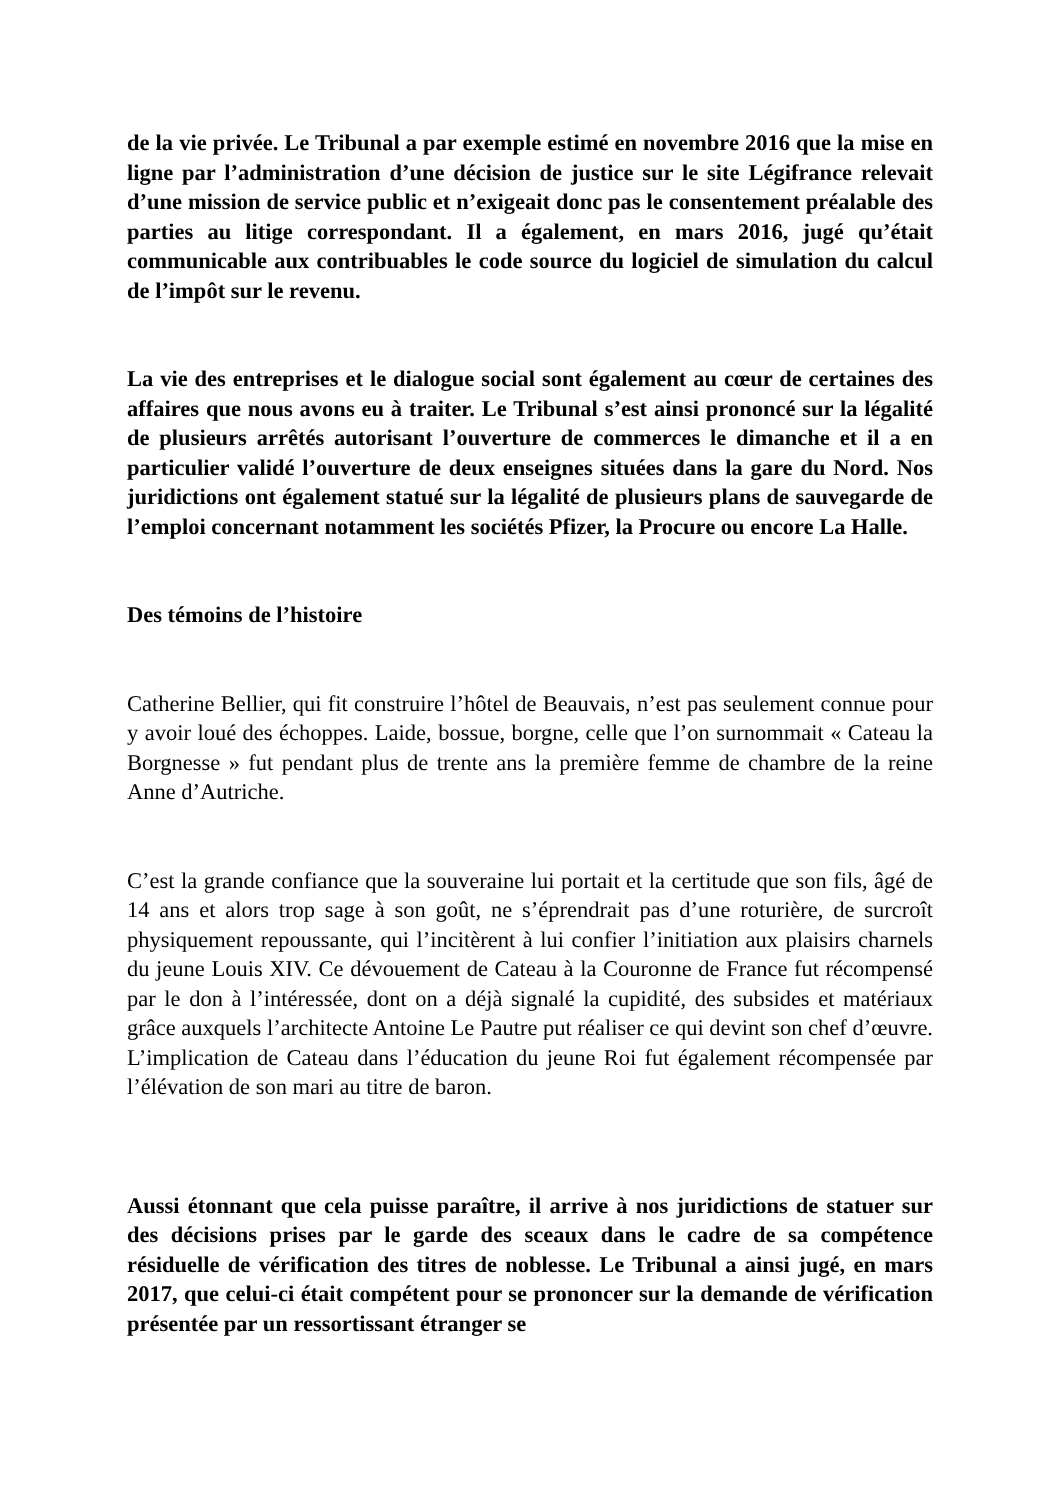de la vie privée. Le Tribunal a par exemple estimé en novembre 2016 que la mise en ligne par l’administration d’une décision de justice sur le site Légifrance relevait d’une mission de service public et n’exigeait donc pas le consentement préalable des parties au litige correspondant. Il a également, en mars 2016, jugé qu’était communicable aux contribuables le code source du logiciel de simulation du calcul de l’impôt sur le revenu.
La vie des entreprises et le dialogue social sont également au cœur de certaines des affaires que nous avons eu à traiter. Le Tribunal s’est ainsi prononcé sur la légalité de plusieurs arrêtés autorisant l’ouverture de commerces le dimanche et il a en particulier validé l’ouverture de deux enseignes situées dans la gare du Nord. Nos juridictions ont également statué sur la légalité de plusieurs plans de sauvegarde de l’emploi concernant notamment les sociétés Pfizer, la Procure ou encore La Halle.
Des témoins de l’histoire
Catherine Bellier, qui fit construire l’hôtel de Beauvais, n’est pas seulement connue pour y avoir loué des échoppes. Laide, bossue, borgne, celle que l’on surnommait « Cateau la Borgnesse » fut pendant plus de trente ans la première femme de chambre de la reine Anne d’Autriche.
C’est la grande confiance que la souveraine lui portait et la certitude que son fils, âgé de 14 ans et alors trop sage à son goût, ne s’éprendrait pas d’une roturière, de surcroît physiquement repoussante, qui l’incitèrent à lui confier l’initiation aux plaisirs charnels du jeune Louis XIV. Ce dévouement de Cateau à la Couronne de France fut récompensé par le don à l’intéressée, dont on a déjà signalé la cupidité, des subsides et matériaux grâce auxquels l’architecte Antoine Le Pautre put réaliser ce qui devint son chef d’œuvre. L’implication de Cateau dans l’éducation du jeune Roi fut également récompensée par l’élévation de son mari au titre de baron.
Aussi étonnant que cela puisse paraître, il arrive à nos juridictions de statuer sur des décisions prises par le garde des sceaux dans le cadre de sa compétence résiduelle de vérification des titres de noblesse. Le Tribunal a ainsi jugé, en mars 2017, que celui-ci était compétent pour se prononcer sur la demande de vérification présentée par un ressortissant étranger se